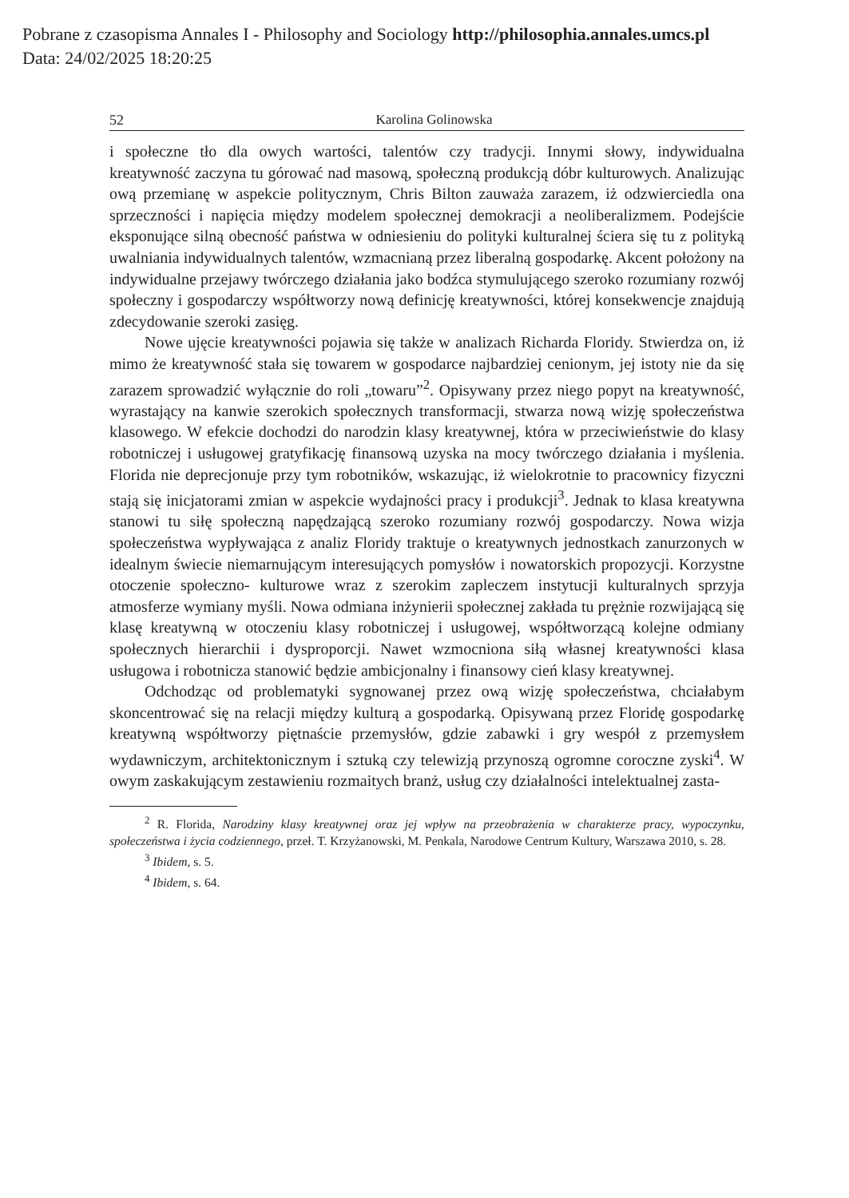Pobrane z czasopisma Annales I - Philosophy and Sociology http://philosophia.annales.umcs.pl
Data: 24/02/2025 18:20:25
52 Karolina Golinowska
i społeczne tło dla owych wartości, talentów czy tradycji. Innymi słowy, indywidualna kreatywność zaczyna tu górować nad masową, społeczną produkcją dóbr kulturowych. Analizując ową przemianę w aspekcie politycznym, Chris Bilton zauważa zarazem, iż odzwierciedla ona sprzeczności i napięcia między modelem społecznej demokracji a neoliberalizmem. Podejście eksponujące silną obecność państwa w odniesieniu do polityki kulturalnej ściera się tu z polityką uwalniania indywidualnych talentów, wzmacnianą przez liberalną gospodarkę. Akcent położony na indywidualne przejawy twórczego działania jako bodźca stymulującego szeroko rozumiany rozwój społeczny i gospodarczy współtworzy nową definicję kreatywności, której konsekwencje znajdują zdecydowanie szeroki zasięg.
Nowe ujęcie kreatywności pojawia się także w analizach Richarda Floridy. Stwierdza on, iż mimo że kreatywność stała się towarem w gospodarce najbardziej cenionym, jej istoty nie da się zarazem sprowadzić wyłącznie do roli „towaru”<sup>2</sup>. Opisywany przez niego popyt na kreatywność, wyrastający na kanwie szerokich społecznych transformacji, stwarza nową wizję społeczeństwa klasowego. W efekcie dochodzi do narodzin klasy kreatywnej, która w przeciwieństwie do klasy robotniczej i usługowej gratyfikację finansową uzyska na mocy twórczego działania i myślenia. Florida nie deprecjonuje przy tym robotników, wskazując, iż wielokrotnie to pracownicy fizyczni stają się inicjatorami zmian w aspekcie wydajności pracy i produkcji<sup>3</sup>. Jednak to klasa kreatywna stanowi tu siłę społeczną napędzającą szeroko rozumiany rozwój gospodarczy. Nowa wizja społeczeństwa wypływająca z analiz Floridy traktuje o kreatywnych jednostkach zanurzonych w idealnym świecie niemarnującym interesujących pomysłów i nowatorskich propozycji. Korzystne otoczenie społeczno- kulturowe wraz z szerokim zapleczem instytucji kulturalnych sprzyja atmosferze wymiany myśli. Nowa odmiana inżynierii społecznej zakłada tu prężnie rozwijającą się klasę kreatywną w otoczeniu klasy robotniczej i usługowej, współtworzącą kolejne odmiany społecznych hierarchii i dysproporcji. Nawet wzmocniona siłą własnej kreatywności klasa usługowa i robotnicza stanowić będzie ambicjonalny i finansowy cień klasy kreatywnej.
Odchodząc od problematyki sygnowanej przez ową wizję społeczeństwa, chciałabym skoncentrować się na relacji między kulturą a gospodarką. Opisywaną przez Floridę gospodarkę kreatywną współtworzy piętnaście przemysłów, gdzie zabawki i gry wespół z przemysłem wydawniczym, architektonicznym i sztuką czy telewizją przynoszą ogromne coroczne zyski<sup>4</sup>. W owym zaskakującym zestawieniu rozmaitych branż, usług czy działalności intelektualnej zasta-
<sup>2</sup> R. Florida, Narodziny klasy kreatywnej oraz jej wpływ na przeobrażenia w charakterze pracy, wypoczynku, społeczeństwa i życia codziennego, przeł. T. Krzyżanowski, M. Penkala, Narodowe Centrum Kultury, Warszawa 2010, s. 28.
<sup>3</sup> Ibidem, s. 5.
<sup>4</sup> Ibidem, s. 64.